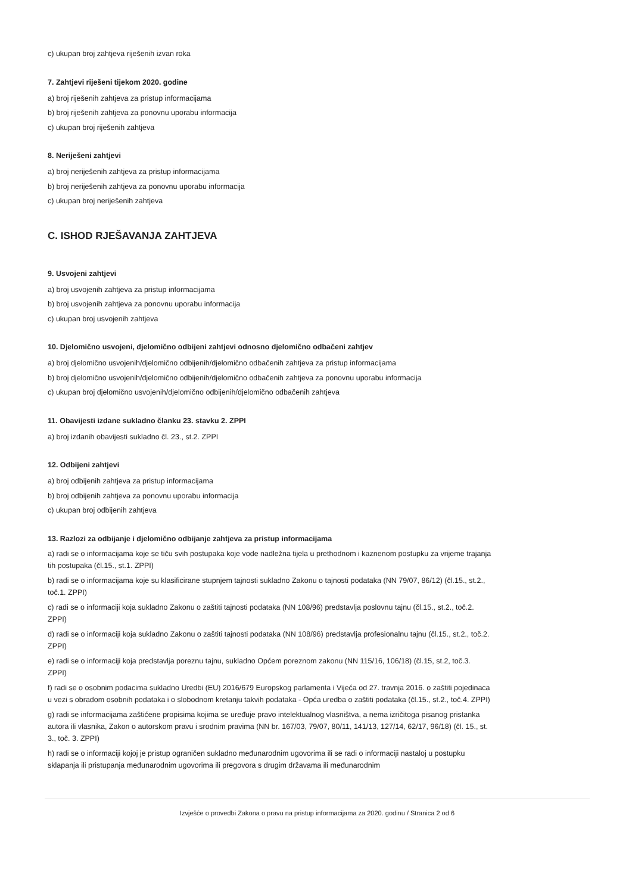c) ukupan broj zahtjeva riješenih izvan roka
7. Zahtjevi riješeni tijekom 2020. godine
a) broj riješenih zahtjeva za pristup informacijama
b) broj riješenih zahtjeva za ponovnu uporabu informacija
c) ukupan broj riješenih zahtjeva
8. Neriješeni zahtjevi
a) broj neriješenih zahtjeva za pristup informacijama
b) broj neriješenih zahtjeva za ponovnu uporabu informacija
c) ukupan broj neriješenih zahtjeva
C. ISHOD RJEŠAVANJA ZAHTJEVA
9. Usvojeni zahtjevi
a) broj usvojenih zahtjeva za pristup informacijama
b) broj usvojenih zahtjeva za ponovnu uporabu informacija
c) ukupan broj usvojenih zahtjeva
10. Djelomično usvojeni, djelomično odbijeni zahtjevi odnosno djelomično odbačeni zahtjev
a) broj djelomično usvojenih/djelomično odbijenih/djelomično odbačenih zahtjeva za pristup informacijama
b) broj djelomično usvojenih/djelomično odbijenih/djelomično odbačenih zahtjeva za ponovnu uporabu informacija
c) ukupan broj djelomično usvojenih/djelomično odbijenih/djelomično odbačenih zahtjeva
11. Obavijesti izdane sukladno članku 23. stavku 2. ZPPI
a) broj izdanih obavijesti sukladno čl. 23., st.2. ZPPI
12. Odbijeni zahtjevi
a) broj odbijenih zahtjeva za pristup informacijama
b) broj odbijenih zahtjeva za ponovnu uporabu informacija
c) ukupan broj odbijenih zahtjeva
13. Razlozi za odbijanje i djelomično odbijanje zahtjeva za pristup informacijama
a) radi se o informacijama koje se tiču svih postupaka koje vode nadležna tijela u prethodnom i kaznenom postupku za vrijeme trajanja tih postupaka (čl.15., st.1. ZPPI)
b) radi se o informacijama koje su klasificirane stupnjem tajnosti sukladno Zakonu o tajnosti podataka (NN 79/07, 86/12) (čl.15., st.2., toč.1. ZPPI)
c) radi se o informaciji koja sukladno Zakonu o zaštiti tajnosti podataka (NN 108/96) predstavlja poslovnu tajnu (čl.15., st.2., toč.2. ZPPI)
d) radi se o informaciji koja sukladno Zakonu o zaštiti tajnosti podataka (NN 108/96) predstavlja profesionalnu tajnu (čl.15., st.2., toč.2. ZPPI)
e) radi se o informaciji koja predstavlja poreznu tajnu, sukladno Općem poreznom zakonu (NN 115/16, 106/18) (čl.15, st.2, toč.3. ZPPI)
f) radi se o osobnim podacima sukladno Uredbi (EU) 2016/679 Europskog parlamenta i Vijeća od 27. travnja 2016. o zaštiti pojedinaca u vezi s obradom osobnih podataka i o slobodnom kretanju takvih podataka - Opća uredba o zaštiti podataka (čl.15., st.2., toč.4. ZPPI)
g) radi se informacijama zaštićene propisima kojima se uređuje pravo intelektualnog vlasništva, a nema izričitoga pisanog pristanka autora ili vlasnika, Zakon o autorskom pravu i srodnim pravima (NN br. 167/03, 79/07, 80/11, 141/13, 127/14, 62/17, 96/18) (čl. 15., st. 3., toč. 3. ZPPI)
h) radi se o informaciji kojoj je pristup ograničen sukladno međunarodnim ugovorima ili se radi o informaciji nastaloj u postupku sklapanja ili pristupanja međunarodnim ugovorima ili pregovora s drugim državama ili međunarodnim
Izvješće o provedbi Zakona o pravu na pristup informacijama za 2020. godinu / Stranica 2 od 6